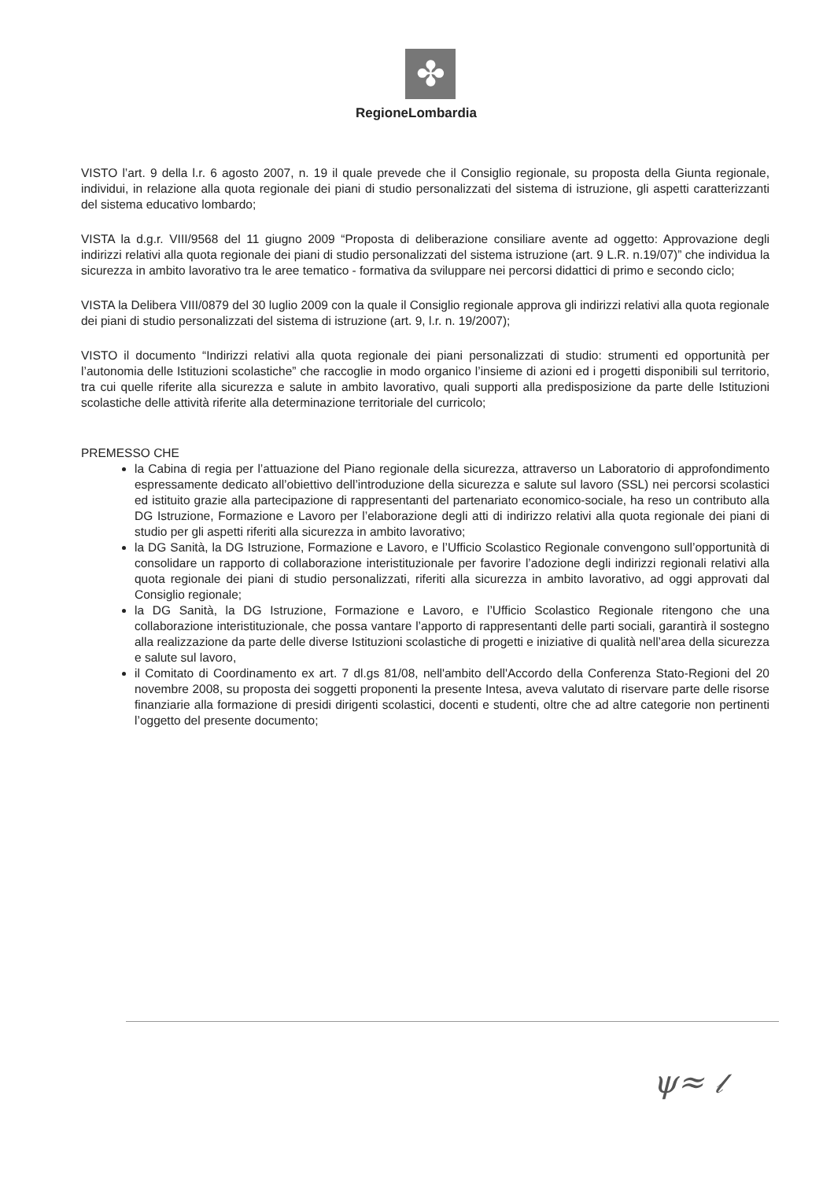✤
RegioneLombardia
VISTO l’art. 9 della l.r. 6 agosto 2007, n. 19 il quale prevede che il Consiglio regionale, su proposta della Giunta regionale, individui, in relazione alla quota regionale dei piani di studio personalizzati del sistema di istruzione, gli aspetti caratterizzanti del sistema educativo lombardo;
VISTA la d.g.r. VIII/9568 del 11 giugno 2009 “Proposta di deliberazione consiliare avente ad oggetto: Approvazione degli indirizzi relativi alla quota regionale dei piani di studio personalizzati del sistema istruzione (art. 9 L.R. n.19/07)” che individua la sicurezza in ambito lavorativo tra le aree tematico - formativa da sviluppare nei percorsi didattici di primo e secondo ciclo;
VISTA la Delibera VIII/0879 del 30 luglio 2009 con la quale il Consiglio regionale approva gli indirizzi relativi alla quota regionale dei piani di studio personalizzati del sistema di istruzione (art. 9, l.r. n. 19/2007);
VISTO il documento “Indirizzi relativi alla quota regionale dei piani personalizzati di studio: strumenti ed opportunità per l’autonomia delle Istituzioni scolastiche” che raccoglie in modo organico l’insieme di azioni ed i progetti disponibili sul territorio, tra cui quelle riferite alla sicurezza e salute in ambito lavorativo, quali supporti alla predisposizione da parte delle Istituzioni scolastiche delle attività riferite alla determinazione territoriale del curricolo;
PREMESSO CHE
la Cabina di regia per l’attuazione del Piano regionale della sicurezza, attraverso un Laboratorio di approfondimento espressamente dedicato all’obiettivo dell’introduzione della sicurezza e salute sul lavoro (SSL) nei percorsi scolastici ed istituito grazie alla partecipazione di rappresentanti del partenariato economico-sociale, ha reso un contributo alla DG Istruzione, Formazione e Lavoro per l’elaborazione degli atti di indirizzo relativi alla quota regionale dei piani di studio per gli aspetti riferiti alla sicurezza in ambito lavorativo;
la DG Sanità, la DG Istruzione, Formazione e Lavoro, e l’Ufficio Scolastico Regionale convengono sull’opportunità di consolidare un rapporto di collaborazione interistituzionale per favorire l’adozione degli indirizzi regionali relativi alla quota regionale dei piani di studio personalizzati, riferiti alla sicurezza in ambito lavorativo, ad oggi approvati dal Consiglio regionale;
la DG Sanità, la DG Istruzione, Formazione e Lavoro, e l’Ufficio Scolastico Regionale ritengono che una collaborazione interistituzionale, che possa vantare l’apporto di rappresentanti delle parti sociali, garantirà il sostegno alla realizzazione da parte delle diverse Istituzioni scolastiche di progetti e iniziative di qualità nell’area della sicurezza e salute sul lavoro,
il Comitato di Coordinamento ex art. 7 dl.gs 81/08, nell'ambito dell'Accordo della Conferenza Stato-Regioni del 20 novembre 2008, su proposta dei soggetti proponenti la presente Intesa, aveva valutato di riservare parte delle risorse finanziarie alla formazione di presidi dirigenti scolastici, docenti e studenti, oltre che ad altre categorie non pertinenti l’oggetto del presente documento;
ψ≈ 𝓁